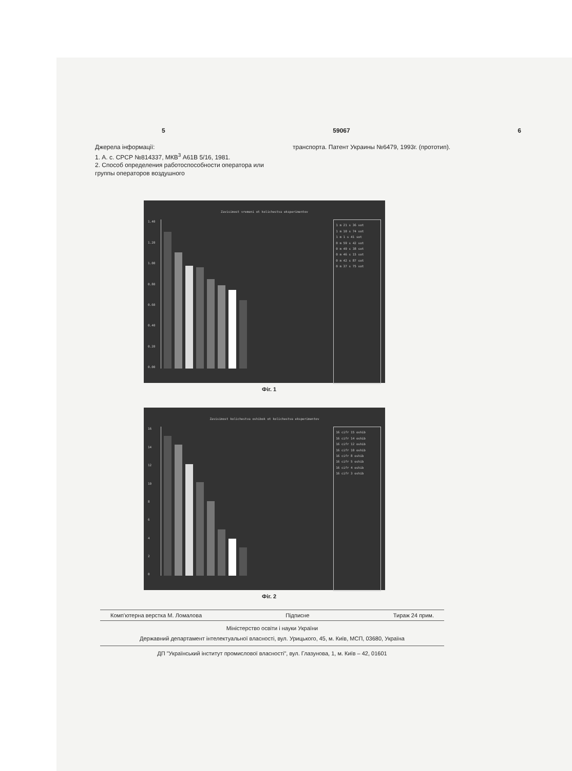5 59067 6
Джерела інформації:
1. А. с. СРСР №814337, МКВ<sup>3</sup> А61В 5/16, 1981.
2. Способ определения работоспособности оператора или группы операторов воздушного
транспорта. Патент Украины №6479, 1993г. (прототип).
Zavisimost vremeni ot kolichestva eksperimentov
1.40
1.20
1.00
0.80
0.60
0.40
0.20
0.00
1 m 21 s 36 sot
1 m 10 s 74 sot
1 m 1 s 41 sot
0 m 59 s 42 sot
0 m 49 s 38 sot
0 m 46 s 15 sot
0 m 42 s 87 sot
0 m 37 s 75 sot
Фіг. 1
Zavisimost kolichestva oshibok ot kolichestva eksperimentov
16
14
12
10
86420
16 cifr 15 oshib
16 cifr 14 oshib
16 cifr 12 oshib
16 cifr 10 oshib
16 cifr 8 oshib
16 cifr 5 oshib
16 cifr 4 oshib
16 cifr 3 oshib
Фіг. 2
Комп'ютерна верстка М. Ломалова Підписне Тираж 24 прим.
Міністерство освіти і науки України
Державний департамент інтелектуальної власності, вул. Урицького, 45, м. Київ, МСП, 03680, Україна
ДП "Український інститут промислової власності", вул. Глазунова, 1, м. Київ – 42, 01601